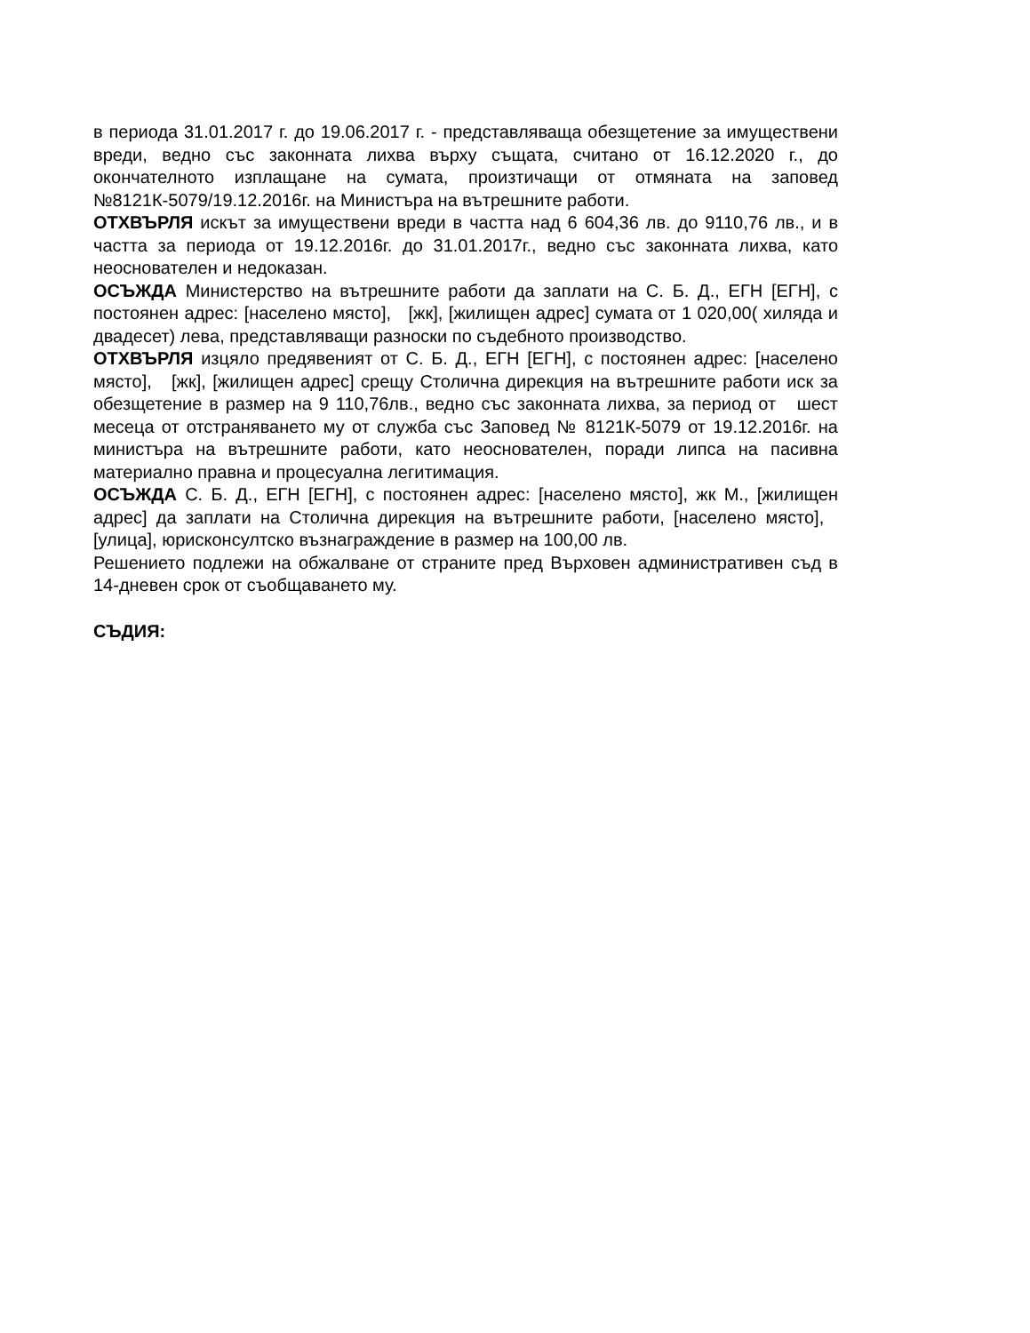в периода 31.01.2017 г. до 19.06.2017 г. - представляваща обезщетение за имуществени вреди, ведно със законната лихва върху същата, считано от 16.12.2020 г., до окончателното изплащане на сумата, произтичащи от отмяната на заповед №8121К-5079/19.12.2016г. на Министъра на вътрешните работи.
ОТХВЪРЛЯ искът за имуществени вреди в частта над 6 604,36 лв. до 9110,76 лв., и в частта за периода от 19.12.2016г. до 31.01.2017г., ведно със законната лихва, като неоснователен и недоказан.
ОСЪЖДА Министерство на вътрешните работи да заплати на С. Б. Д., ЕГН [ЕГН], с постоянен адрес: [населено място], [жк], [жилищен адрес] сумата от 1 020,00( хиляда и двадесет) лева, представляващи разноски по съдебното производство.
ОТХВЪРЛЯ изцяло предявеният от С. Б. Д., ЕГН [ЕГН], с постоянен адрес: [населено място], [жк], [жилищен адрес] срещу Столична дирекция на вътрешните работи иск за обезщетение в размер на 9 110,76лв., ведно със законната лихва, за период от шест месеца от отстраняването му от служба със Заповед № 8121К-5079 от 19.12.2016г. на министъра на вътрешните работи, като неоснователен, поради липса на пасивна материално правна и процесуална легитимация.
ОСЪЖДА С. Б. Д., ЕГН [ЕГН], с постоянен адрес: [населено място], жк М., [жилищен адрес] да заплати на Столична дирекция на вътрешните работи, [населено място], [улица], юрисконсултско възнаграждение в размер на 100,00 лв.
Решението подлежи на обжалване от страните пред Върховен административен съд в 14-дневен срок от съобщаването му.
СЪДИЯ: